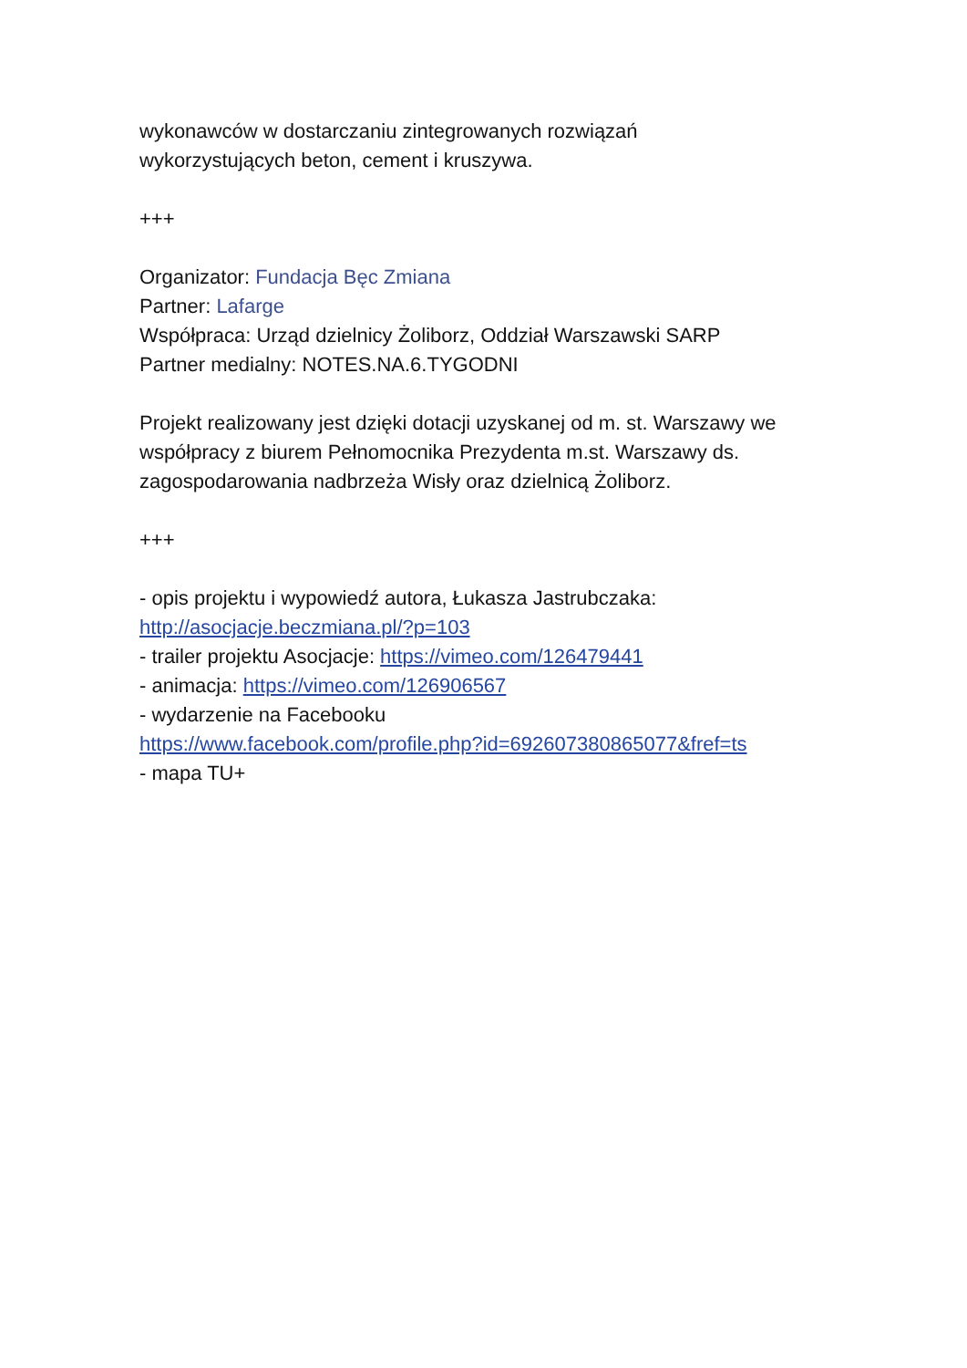wykonawców w dostarczaniu zintegrowanych rozwiązań
wykorzystujących beton, cement i kruszywa.
+++
Organizator: Fundacja Bęc Zmiana
Partner: Lafarge
Współpraca: Urząd dzielnicy Żoliborz, Oddział Warszawski SARP
Partner medialny: NOTES.NA.6.TYGODNI
Projekt realizowany jest dzięki dotacji uzyskanej od m. st. Warszawy we współpracy z biurem Pełnomocnika Prezydenta m.st. Warszawy ds. zagospodarowania nadbrzeża Wisły oraz dzielnicą Żoliborz.
+++
- opis projektu i wypowiedź autora, Łukasza Jastrubczaka:
http://asocjacje.beczmiana.pl/?p=103
- trailer projektu Asocjacje: https://vimeo.com/126479441
- animacja: https://vimeo.com/126906567
- wydarzenie na Facebooku
https://www.facebook.com/profile.php?id=692607380865077&fref=ts
- mapa TU+